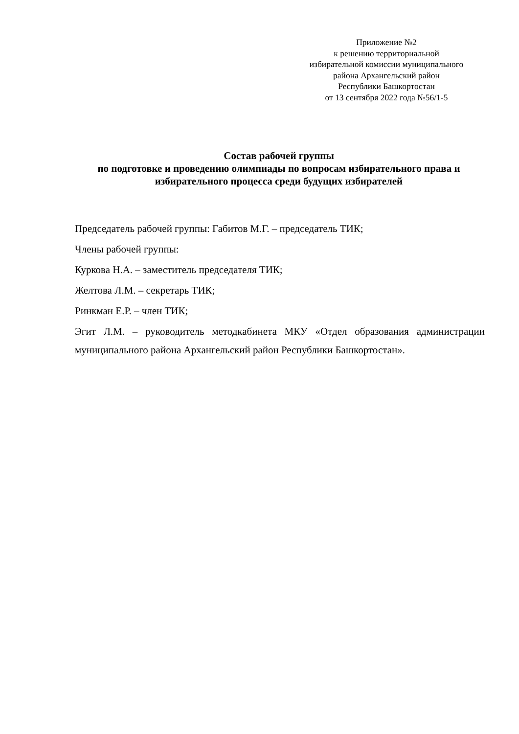Приложение №2
к решению территориальной
избирательной комиссии муниципального
района Архангельский район
Республики Башкортостан
от 13 сентября 2022 года №56/1-5
Состав рабочей группы
по подготовке и проведению олимпиады по вопросам избирательного права и избирательного процесса среди будущих избирателей
Председатель рабочей группы: Габитов М.Г. – председатель ТИК;
Члены рабочей группы:
Куркова Н.А. – заместитель председателя ТИК;
Желтова Л.М. – секретарь ТИК;
Ринкман Е.Р. – член ТИК;
Эгит Л.М. – руководитель методкабинета МКУ «Отдел образования администрации муниципального района Архангельский район Республики Башкортостан».